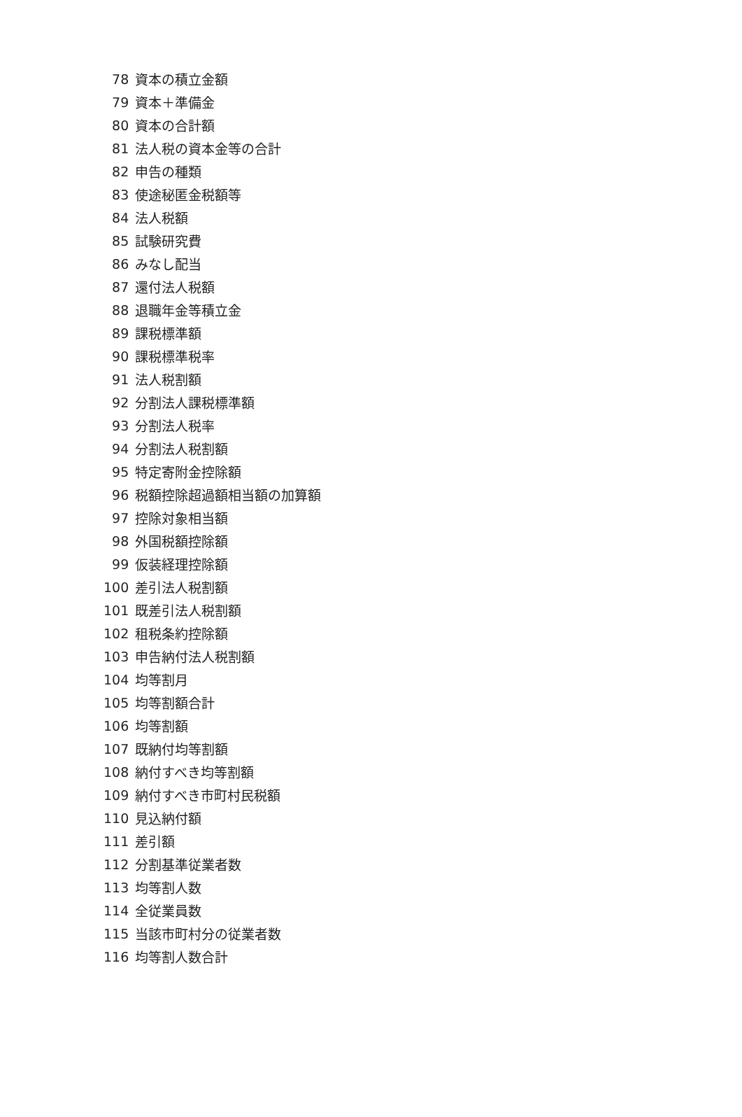| 78 | 資本の積立金額 |
| 79 | 資本＋準備金 |
| 80 | 資本の合計額 |
| 81 | 法人税の資本金等の合計 |
| 82 | 申告の種類 |
| 83 | 使途秘匿金税額等 |
| 84 | 法人税額 |
| 85 | 試験研究費 |
| 86 | みなし配当 |
| 87 | 還付法人税額 |
| 88 | 退職年金等積立金 |
| 89 | 課税標準額 |
| 90 | 課税標準税率 |
| 91 | 法人税割額 |
| 92 | 分割法人課税標準額 |
| 93 | 分割法人税率 |
| 94 | 分割法人税割額 |
| 95 | 特定寄附金控除額 |
| 96 | 税額控除超過額相当額の加算額 |
| 97 | 控除対象相当額 |
| 98 | 外国税額控除額 |
| 99 | 仮装経理控除額 |
| 100 | 差引法人税割額 |
| 101 | 既差引法人税割額 |
| 102 | 租税条約控除額 |
| 103 | 申告納付法人税割額 |
| 104 | 均等割月 |
| 105 | 均等割額合計 |
| 106 | 均等割額 |
| 107 | 既納付均等割額 |
| 108 | 納付すべき均等割額 |
| 109 | 納付すべき市町村民税額 |
| 110 | 見込納付額 |
| 111 | 差引額 |
| 112 | 分割基準従業者数 |
| 113 | 均等割人数 |
| 114 | 全従業員数 |
| 115 | 当該市町村分の従業者数 |
| 116 | 均等割人数合計 |